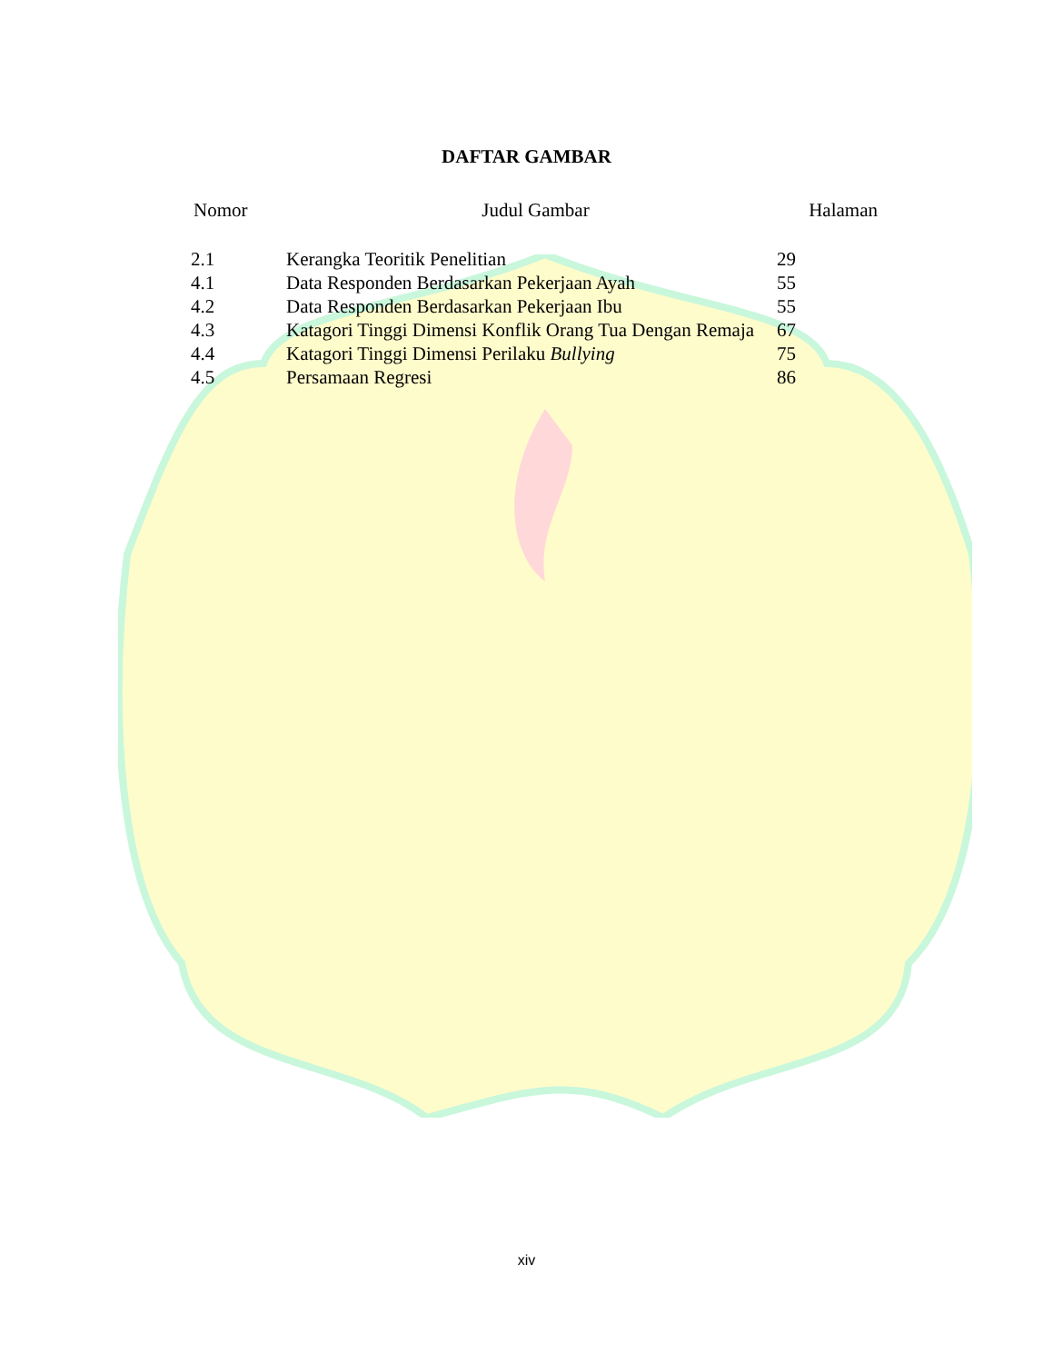DAFTAR GAMBAR
Nomor Judul Gambar Halaman
| 2.1 | Kerangka Teoritik Penelitian | 29 |
| 4.1 | Data Responden Berdasarkan Pekerjaan Ayah | 55 |
| 4.2 | Data Responden Berdasarkan Pekerjaan Ibu | 55 |
| 4.3 | Katagori Tinggi Dimensi Konflik Orang Tua Dengan Remaja | 67 |
| 4.4 | Katagori Tinggi Dimensi Perilaku Bullying | 75 |
| 4.5 | Persamaan Regresi | 86 |
xiv